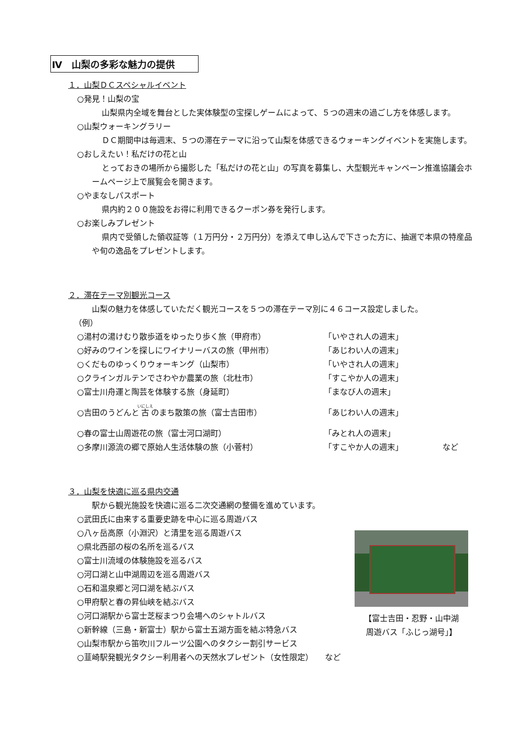Ⅳ　山梨の多彩な魅力の提供
１．山梨ＤＣスペシャルイベント
○発見！山梨の宝
山梨県内全域を舞台とした実体験型の宝探しゲームによって、５つの週末の過ごし方を体感します。
○山梨ウォーキングラリー
ＤＣ期間中は毎週末、５つの滞在テーマに沿って山梨を体感できるウォーキングイベントを実施します。
○おしえたい！私だけの花と山
とっておきの場所から撮影した「私だけの花と山」の写真を募集し、大型観光キャンペーン推進協議会ホームページ上で展覧会を開きます。
○やまなしパスポート
県内約２００施設をお得に利用できるクーポン券を発行します。
○お楽しみプレゼント
県内で受領した領収証等（１万円分・２万円分）を添えて申し込んで下さった方に、抽選で本県の特産品や旬の逸品をプレゼントします。
２．滞在テーマ別観光コース
山梨の魅力を体感していただく観光コースを５つの滞在テーマ別に４６コース設定しました。
（例）
○湯村の湯けむり散歩道をゆったり歩く旅（甲府市） 「いやされ人の週末」
○好みのワインを探しにワイナリーバスの旅（甲州市） 「あじわい人の週末」
○くだものゆっくりウォーキング（山梨市） 「いやされ人の週末」
○クラインガルテンでさわやか農業の旅（北杜市） 「すこやか人の週末」
○富士川舟運と陶芸を体験する旅（身延町） 「まなび人の週末」
○吉田のうどんと古のまち散策の旅（富士吉田市） 「あじわい人の週末」
○春の富士山周遊花の旅（富士河口湖町） 「みとれ人の週末」
○多摩川源流の郷で原始人生活体験の旅（小菅村） 「すこやか人の週末」 など
３．山梨を快適に巡る県内交通
駅から観光施設を快適に巡る二次交通網の整備を進めています。
○武田氏に由来する重要史跡を中心に巡る周遊バス
○八ヶ岳高原（小淵沢）と清里を巡る周遊バス
○県北西部の桜の名所を巡るバス
○富士川流域の体験施設を巡るバス
○河口湖と山中湖周辺を巡る周遊バス
○石和温泉郷と河口湖を結ぶバス
○甲府駅と春の昇仙峡を結ぶバス
○河口湖駅から富士芝桜まつり会場へのシャトルバス
○新幹線（三島・新富士）駅から富士五湖方面を結ぶ特急バス
○山梨市駅から笛吹川フルーツ公園へのタクシー割引サービス
○韮崎駅発観光タクシー利用者への天然水プレゼント（女性限定）　　など
【富士吉田・忍野・山中湖
周遊バス「ふじっ湖号」】